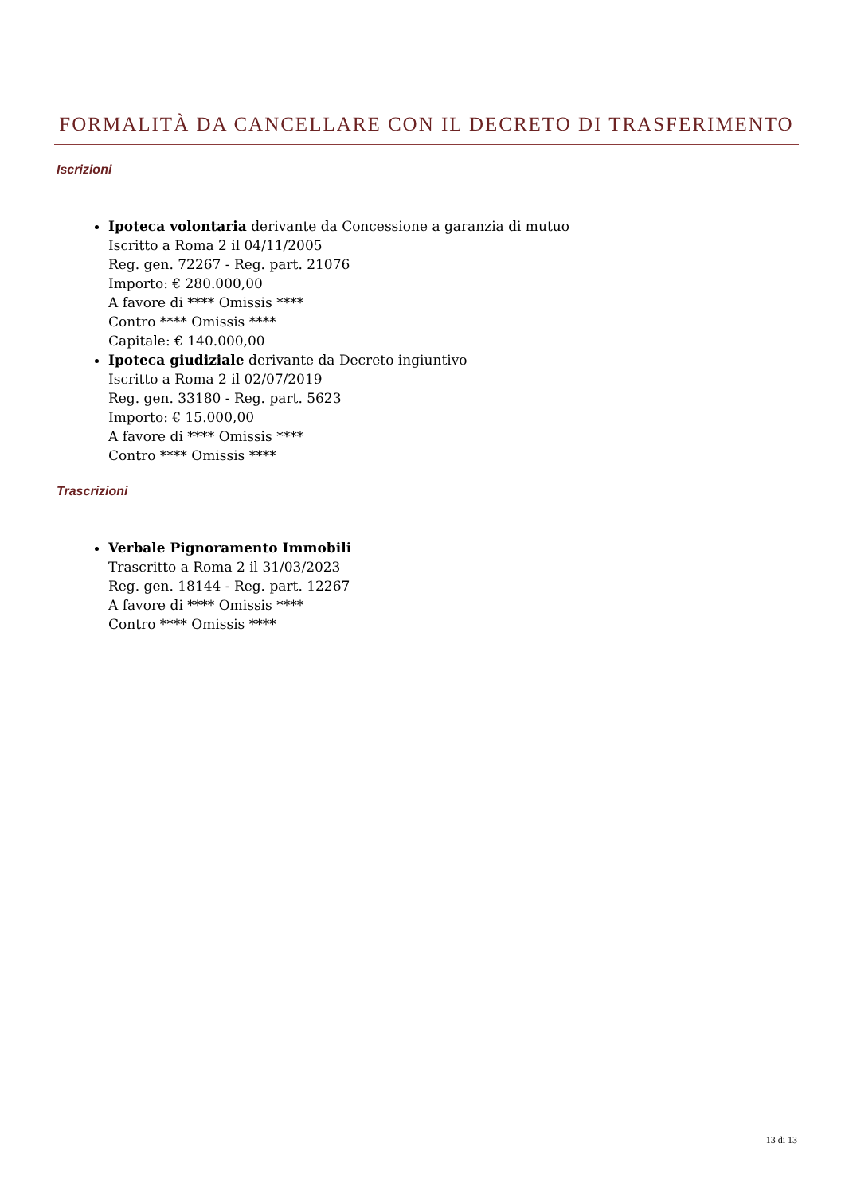FORMALITÀ DA CANCELLARE CON IL DECRETO DI TRASFERIMENTO
Iscrizioni
Ipoteca volontaria derivante da Concessione a garanzia di mutuo
Iscritto a Roma 2 il 04/11/2005
Reg. gen. 72267 - Reg. part. 21076
Importo: € 280.000,00
A favore di **** Omissis ****
Contro **** Omissis ****
Capitale: € 140.000,00
Ipoteca giudiziale derivante da Decreto ingiuntivo
Iscritto a Roma 2 il 02/07/2019
Reg. gen. 33180 - Reg. part. 5623
Importo: € 15.000,00
A favore di **** Omissis ****
Contro **** Omissis ****
Trascrizioni
Verbale Pignoramento Immobili
Trascritto a Roma 2 il 31/03/2023
Reg. gen. 18144 - Reg. part. 12267
A favore di **** Omissis ****
Contro **** Omissis ****
13 di 13